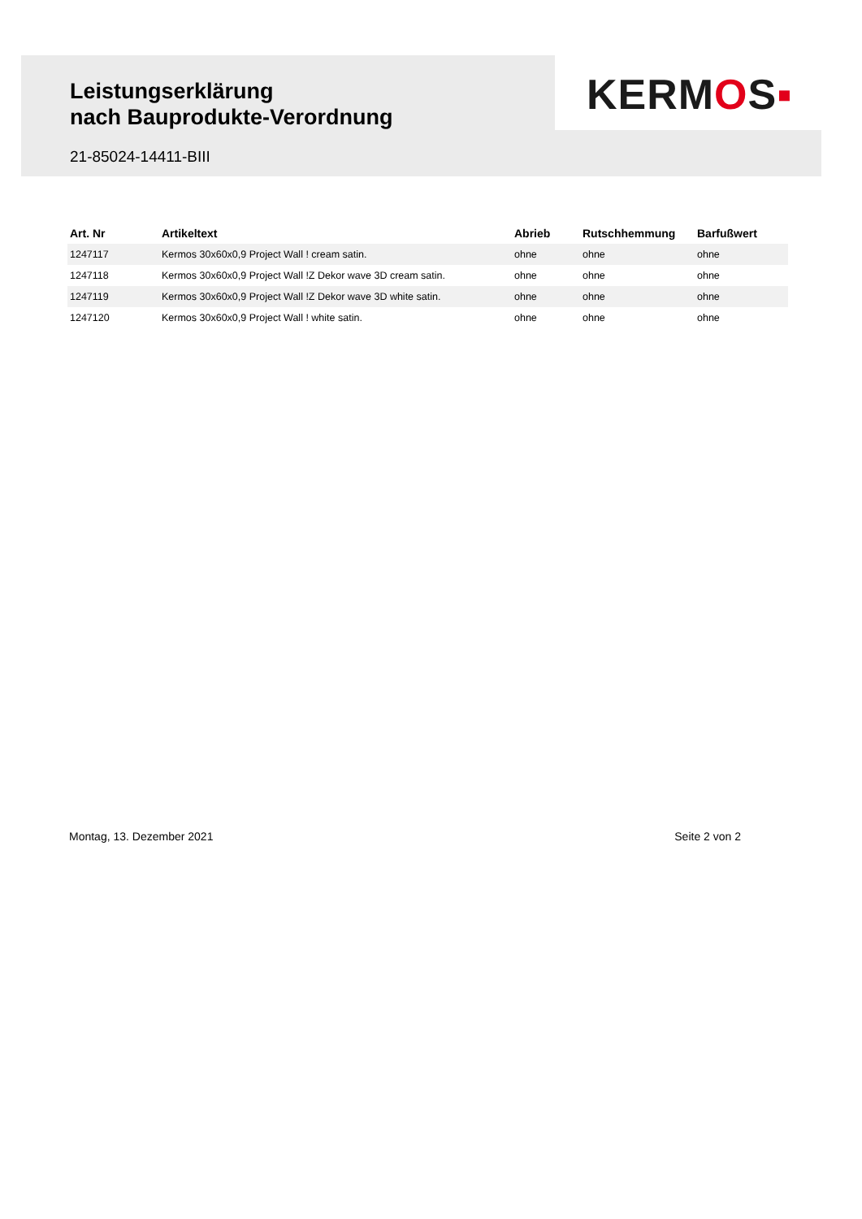Leistungserklärung
nach Bauprodukte-Verordnung
KERMOS▪
21-85024-14411-BIII
| Art. Nr | Artikeltext | Abrieb | Rutschhemmung | Barfußwert |
| --- | --- | --- | --- | --- |
| 1247117 | Kermos 30x60x0,9 Project Wall ! cream satin. | ohne | ohne | ohne |
| 1247118 | Kermos 30x60x0,9 Project Wall !Z Dekor wave 3D cream satin. | ohne | ohne | ohne |
| 1247119 | Kermos 30x60x0,9 Project Wall !Z Dekor wave 3D white satin. | ohne | ohne | ohne |
| 1247120 | Kermos 30x60x0,9 Project Wall ! white satin. | ohne | ohne | ohne |
Montag, 13. Dezember 2021 Seite 2 von 2